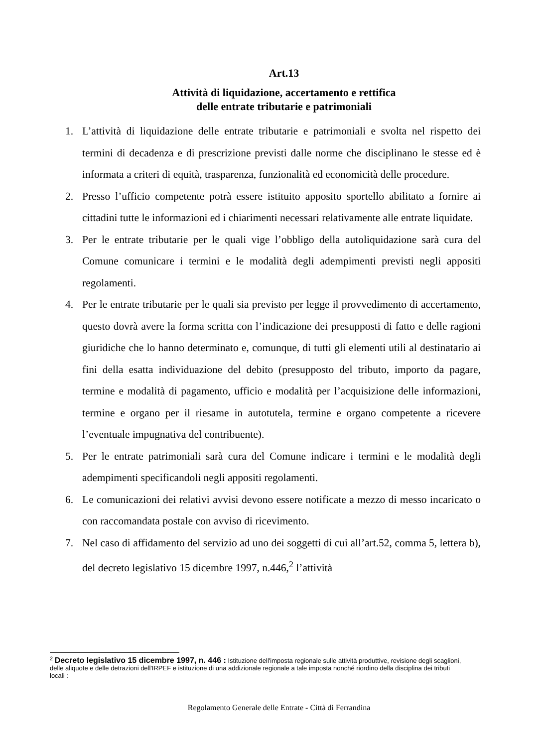Art.13
Attività di liquidazione, accertamento e rettifica
delle entrate tributarie e patrimoniali
1. L’attività di liquidazione delle entrate tributarie e patrimoniali e svolta nel rispetto dei termini di decadenza e di prescrizione previsti dalle norme che disciplinano le stesse ed è informata a criteri di equità, trasparenza, funzionalità ed economicità delle procedure.
2. Presso l’ufficio competente potrà essere istituito apposito sportello abilitato a fornire ai cittadini tutte le informazioni ed i chiarimenti necessari relativamente alle entrate liquidate.
3. Per le entrate tributarie per le quali vige l’obbligo della autoliquidazione sarà cura del Comune comunicare i termini e le modalità degli adempimenti previsti negli appositi regolamenti.
4. Per le entrate tributarie per le quali sia previsto per legge il provvedimento di accertamento, questo dovrà avere la forma scritta con l’indicazione dei presupposti di fatto e delle ragioni giuridiche che lo hanno determinato e, comunque, di tutti gli elementi utili al destinatario ai fini della esatta individuazione del debito (presupposto del tributo, importo da pagare, termine e modalità di pagamento, ufficio e modalità per l’acquisizione delle informazioni, termine e organo per il riesame in autotutela, termine e organo competente a ricevere l’eventuale impugnativa del contribuente).
5. Per le entrate patrimoniali sarà cura del Comune indicare i termini e le modalità degli adempimenti specificandoli negli appositi regolamenti.
6. Le comunicazioni dei relativi avvisi devono essere notificate a mezzo di messo incaricato o con raccomandata postale con avviso di ricevimento.
7. Nel caso di affidamento del servizio ad uno dei soggetti di cui all’art.52, comma 5, lettera b), del decreto legislativo 15 dicembre 1997, n.446,<sup>2</sup> l’attività
<sup>2</sup> Decreto legislativo 15 dicembre 1997, n. 446 : Istituzione dell'imposta regionale sulle attività produttive, revisione degli scaglioni, delle aliquote e delle detrazioni dell'IRPEF e istituzione di una addizionale regionale a tale imposta nonché riordino della disciplina dei tributi locali :
Regolamento Generale delle Entrate - Città di Ferrandina